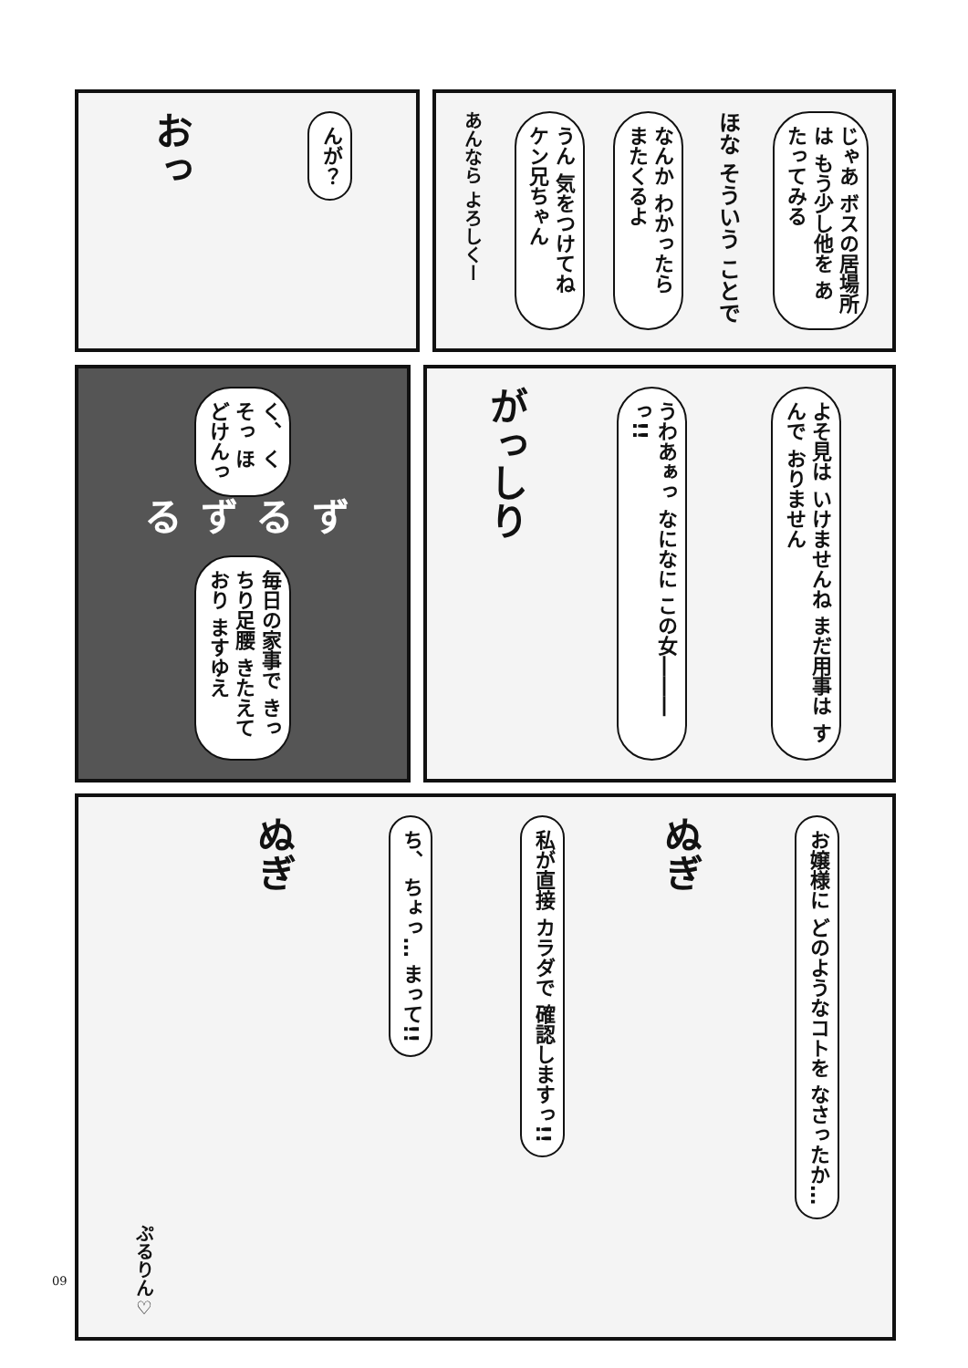じゃあ ボスの居場所は もう少し他を あたってみる
ほな そういう ことで
なんか わかったら またくるよ
うん 気をつけてね ケン兄ちゃん
あんなら よろしくー
んが？
おっ
よそ見は いけませんね まだ用事は すんで おりません
うわあぁっ なになに この女―――っ!!
がっしり
く、 くそっ ほどけんっ
ずるずる
毎日の家事で きっちり足腰 きたえており ますゆえ
お嬢様に どのようなコトを なさったか…
ぬぎ
私が直接 カラダで 確認しますっ!!
ち、 ちょっ… まって!!
ぬぎ
ぷるりん♡
09